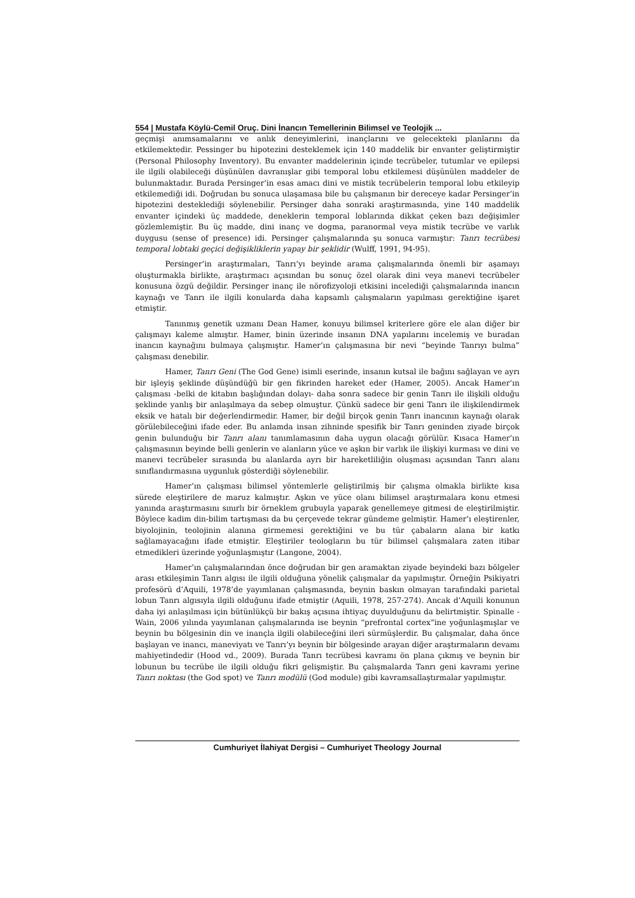554 | Mustafa Köylü-Cemil Oruç. Dini İnancın Temellerinin Bilimsel ve Teolojik ...
geçmişi anımsamalarını ve anlık deneyimlerini, inançlarını ve gelecekteki planlarını da etkilemektedir. Pessinger bu hipotezini desteklemek için 140 maddelik bir envanter geliştirmiştir (Personal Philosophy Inventory). Bu envanter maddelerinin içinde tecrübeler, tutumlar ve epilepsi ile ilgili olabileceği düşünülen davranışlar gibi temporal lobu etkilemesi düşünülen maddeler de bulunmaktadır. Burada Persinger’in esas amacı dini ve mistik tecrübelerin temporal lobu etkileyip etkilemediği idi. Doğrudan bu sonuca ulaşamasa bile bu çalışmanın bir dereceye kadar Persinger’in hipotezini desteklediği söylenebilir. Persinger daha sonraki araştırmasında, yine 140 maddelik envanter içindeki üç maddede, deneklerin temporal loblarında dikkat çeken bazı değişimler gözlemlemiştir. Bu üç madde, dini inanç ve dogma, paranormal veya mistik tecrübe ve varlık duygusu (sense of presence) idi. Persinger çalışmalarında şu sonuca varmıştır: Tanrı tecrübesi temporal lobtaki geçici değişikliklerin yapay bir şeklidir (Wulff, 1991, 94-95).
Persinger’in araştırmaları, Tanrı’yı beyinde arama çalışmalarında önemli bir aşamayı oluşturmakla birlikte, araştırmacı açısından bu sonuç özel olarak dini veya manevi tecrübeler konusuna özgü değildir. Persinger inanç ile nörofizyoloji etkisini incelediği çalışmalarında inancın kaynağı ve Tanrı ile ilgili konularda daha kapsamlı çalışmaların yapılması gerektiğine işaret etmiştir.
Tanınmış genetik uzmanı Dean Hamer, konuyu bilimsel kriterlere göre ele alan diğer bir çalışmayı kaleme almıştır. Hamer, binin üzerinde insanın DNA yapılarını incelemiş ve buradan inancın kaynağını bulmaya çalışmıştır. Hamer’ın çalışmasına bir nevi “beyinde Tanrıyı bulma” çalışması denebilir.
Hamer, Tanrı Geni (The God Gene) isimli eserinde, insanın kutsal ile bağını sağlayan ve ayrı bir işleyiş şeklinde düşündüğü bir gen fikrinden hareket eder (Hamer, 2005). Ancak Hamer’ın çalışması -belki de kitabın başlığından dolayı- daha sonra sadece bir genin Tanrı ile ilişkili olduğu şeklinde yanlış bir anlaşılmaya da sebep olmuştur. Çünkü sadece bir geni Tanrı ile ilişkilendirmek eksik ve hatalı bir değerlendirmedir. Hamer, bir değil birçok genin Tanrı inancının kaynağı olarak görülebileceğini ifade eder. Bu anlamda insan zihninde spesifik bir Tanrı geninden ziyade birçok genin bulunduğu bir Tanrı alanı tanımlamasının daha uygun olacağı görülür. Kısaca Hamer’ın çalışmasının beyinde belli genlerin ve alanların yüce ve aşkın bir varlık ile ilişkiyi kurması ve dini ve manevi tecrübeler sırasında bu alanlarda ayrı bir hareketliliğin oluşması açısından Tanrı alanı sınıflandırmasına uygunluk gösterdiği söylenebilir.
Hamer’ın çalışması bilimsel yöntemlerle geliştirilmiş bir çalışma olmakla birlikte kısa sürede eleştirilere de maruz kalmıştır. Aşkın ve yüce olanı bilimsel araştırmalara konu etmesi yanında araştırmasını sınırlı bir örneklem grubuyla yaparak genellemeye gitmesi de eleştirilmiştir. Böylece kadim din-bilim tartışması da bu çerçevede tekrar gündeme gelmiştir. Hamer’ı eleştirenler, biyolojinin, teolojinin alanına girmemesi gerektiğini ve bu tür çabaların alana bir katkı sağlamayacağını ifade etmiştir. Eleştiriler teologların bu tür bilimsel çalışmalara zaten itibar etmedikleri üzerinde yoğunlaşmıştır (Langone, 2004).
Hamer’ın çalışmalarından önce doğrudan bir gen aramaktan ziyade beyindeki bazı bölgeler arası etkileşimin Tanrı algısı ile ilgili olduğuna yönelik çalışmalar da yapılmıştır. Örneğin Psikiyatri profesörü d’Aquili, 1978’de yayımlanan çalışmasında, beynin baskın olmayan tarafındaki parietal lobun Tanrı algısıyla ilgili olduğunu ifade etmiştir (Aquili, 1978, 257-274). Ancak d’Aquili konunun daha iyi anlaşılması için bütünlükçü bir bakış açısına ihtiyaç duyulduğunu da belirtmiştir. Spinalle - Wain, 2006 yılında yayımlanan çalışmalarında ise beynin “prefrontal cortex”ine yoğunlaşmışlar ve beynin bu bölgesinin din ve inançla ilgili olabileceğini ileri sürmüşlerdir. Bu çalışmalar, daha önce başlayan ve inancı, maneviyatı ve Tanrı’yı beynin bir bölgesinde arayan diğer araştırmaların devamı mahiyetindedir (Hood vd., 2009). Burada Tanrı tecrübesi kavramı ön plana çıkmış ve beynin bir lobunun bu tecrübe ile ilgili olduğu fikri gelişmiştir. Bu çalışmalarda Tanrı geni kavramı yerine Tanrı noktası (the God spot) ve Tanrı modülü (God module) gibi kavramsallaştırmalar yapılmıştır.
Cumhuriyet İlahiyat Dergisi – Cumhuriyet Theology Journal